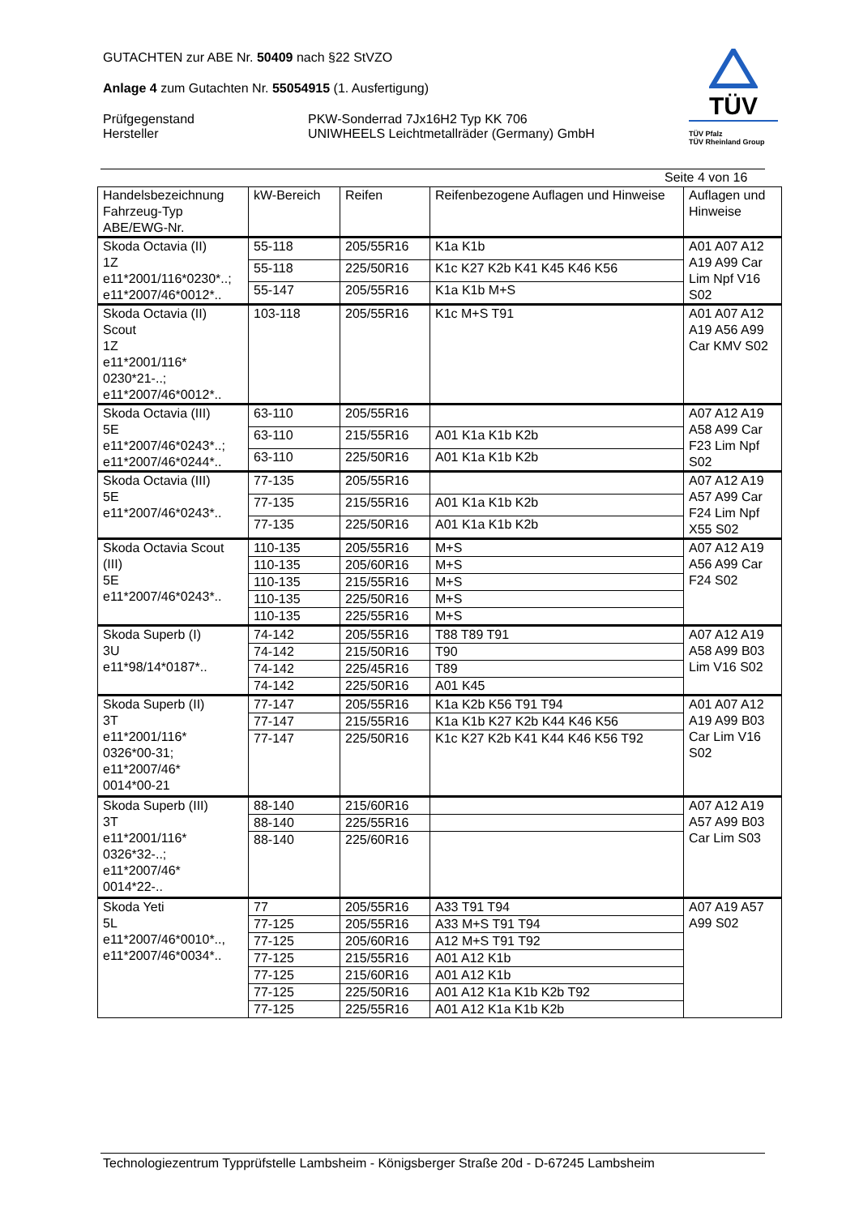GUTACHTEN zur ABE Nr. 50409 nach §22 StVZO
Anlage 4 zum Gutachten Nr. 55054915 (1. Ausfertigung)
Prüfgegenstand
Hersteller
PKW-Sonderrad 7Jx16H2 Typ KK 706
UNIWHEELS Leichtmetallräder (Germany) GmbH
TÜV
TÜV Pfalz
TÜV Rheinland Group
Seite 4 von 16
| Handelsbezeichnung Fahrzeug-Typ ABE/EWG-Nr. | kW-Bereich | Reifen | Reifenbezogene Auflagen und Hinweise | Auflagen und Hinweise |
| --- | --- | --- | --- | --- |
| Skoda Octavia (II) 1Z e11*2001/116*0230*..; e11*2007/46*0012*.. | 55-118 | 205/55R16 | K1a K1b | A01 A07 A12 A19 A99 Car Lim Npf V16 S02 |
| | 55-118 | 225/50R16 | K1c K27 K2b K41 K45 K46 K56 | |
| | 55-147 | 205/55R16 | K1a K1b M+S | |
| Skoda Octavia (II) Scout 1Z e11*2001/116* 0230*21-..; e11*2007/46*0012*.. | 103-118 | 205/55R16 | K1c M+S T91 | A01 A07 A12 A19 A56 A99 Car KMV S02 |
| Skoda Octavia (III) 5E e11*2007/46*0243*..; e11*2007/46*0244*.. | 63-110 | 205/55R16 | | A07 A12 A19 A58 A99 Car F23 Lim Npf S02 |
| | 63-110 | 215/55R16 | A01 K1a K1b K2b | |
| | 63-110 | 225/50R16 | A01 K1a K1b K2b | |
| Skoda Octavia (III) 5E e11*2007/46*0243*.. | 77-135 | 205/55R16 | | A07 A12 A19 A57 A99 Car F24 Lim Npf X55 S02 |
| | 77-135 | 215/55R16 | A01 K1a K1b K2b | |
| | 77-135 | 225/50R16 | A01 K1a K1b K2b | |
| Skoda Octavia Scout (III) 5E e11*2007/46*0243*.. | 110-135 | 205/55R16 | M+S | A07 A12 A19 A56 A99 Car F24 S02 |
| | 110-135 | 205/60R16 | M+S | |
| | 110-135 | 215/55R16 | M+S | |
| | 110-135 | 225/50R16 | M+S | |
| | 110-135 | 225/55R16 | M+S | |
| Skoda Superb (I) 3U e11*98/14*0187*.. | 74-142 | 205/55R16 | T88 T89 T91 | A07 A12 A19 A58 A99 B03 Lim V16 S02 |
| | 74-142 | 215/50R16 | T90 | |
| | 74-142 | 225/45R16 | T89 | |
| | 74-142 | 225/50R16 | A01 K45 | |
| Skoda Superb (II) 3T e11*2001/116* 0326*00-31; e11*2007/46* 0014*00-21 | 77-147 | 205/55R16 | K1a K2b K56 T91 T94 | A01 A07 A12 A19 A99 B03 Car Lim V16 S02 |
| | 77-147 | 215/55R16 | K1a K1b K27 K2b K44 K46 K56 | |
| | 77-147 | 225/50R16 | K1c K27 K2b K41 K44 K46 K56 T92 | |
| Skoda Superb (III) 3T e11*2001/116* 0326*32-..; e11*2007/46* 0014*22-.. | 88-140 | 215/60R16 | | A07 A12 A19 A57 A99 B03 Car Lim S03 |
| | 88-140 | 225/55R16 | | |
| | 88-140 | 225/60R16 | | |
| Skoda Yeti 5L e11*2007/46*0010*.., e11*2007/46*0034*.. | 77 | 205/55R16 | A33 T91 T94 | A07 A19 A57 A99 S02 |
| | 77-125 | 205/55R16 | A33 M+S T91 T94 | |
| | 77-125 | 205/60R16 | A12 M+S T91 T92 | |
| | 77-125 | 215/55R16 | A01 A12 K1b | |
| | 77-125 | 215/60R16 | A01 A12 K1b | |
| | 77-125 | 225/50R16 | A01 A12 K1a K1b K2b T92 | |
| | 77-125 | 225/55R16 | A01 A12 K1a K1b K2b | |
Technologiezentrum Typprüfstelle Lambsheim - Königsberger Straße 20d - D-67245 Lambsheim